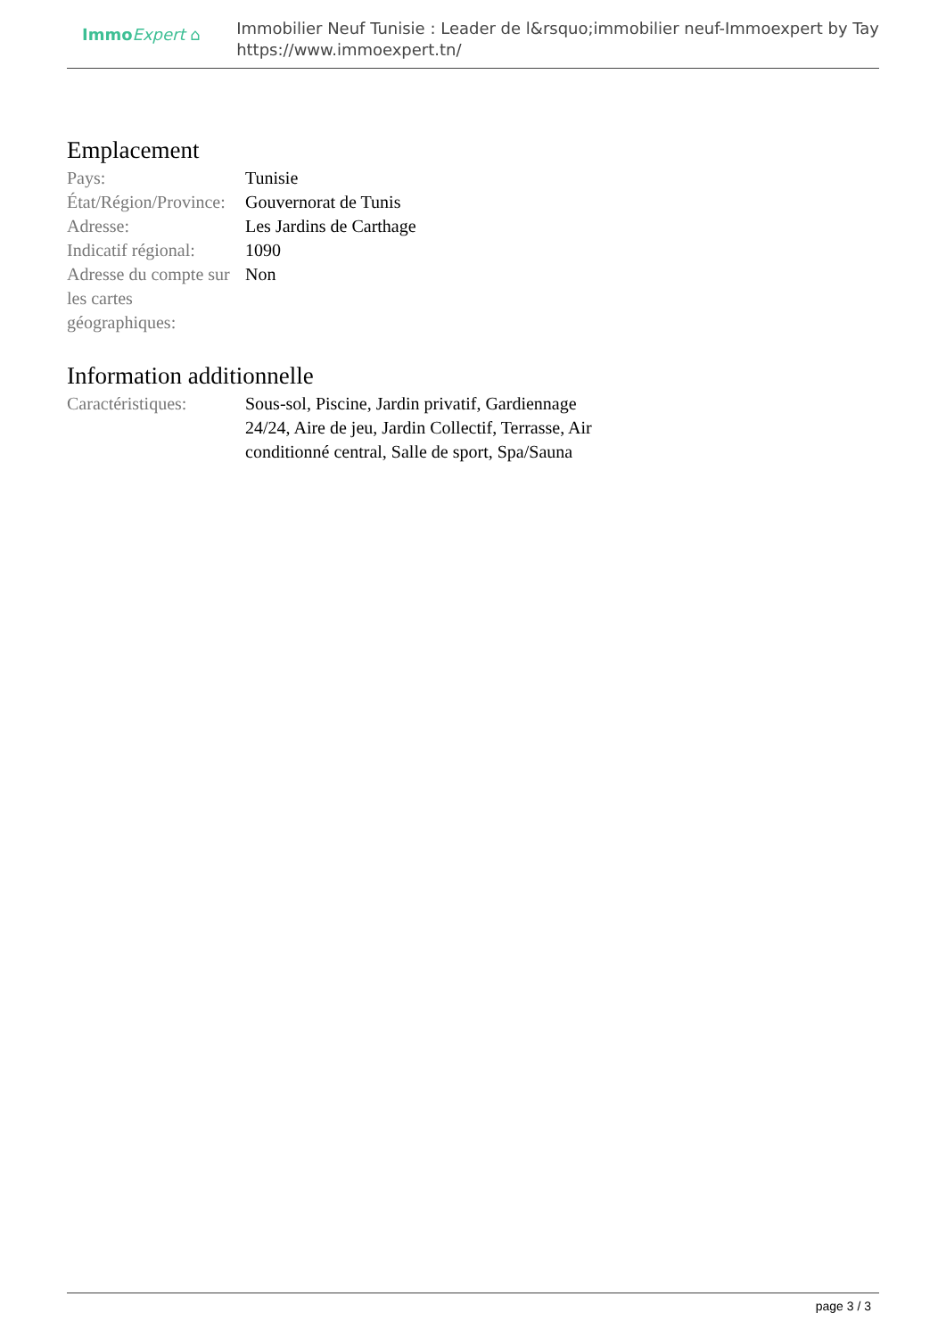Immo Expert ⌂
Immobilier Neuf Tunisie : Leader de l&rsquo;immobilier neuf-Immoexpert by Tay
https://www.immoexpert.tn/
Emplacement
| Pays: | Tunisie |
| État/Région/Province: | Gouvernorat de Tunis |
| Adresse: | Les Jardins de Carthage |
| Indicatif régional: | 1090 |
| Adresse du compte sur les cartes géographiques: | Non |
Information additionnelle
| Caractéristiques: | Sous-sol, Piscine, Jardin privatif, Gardiennage 24/24, Aire de jeu, Jardin Collectif, Terrasse, Air conditionné central, Salle de sport, Spa/Sauna |
page 3 / 3